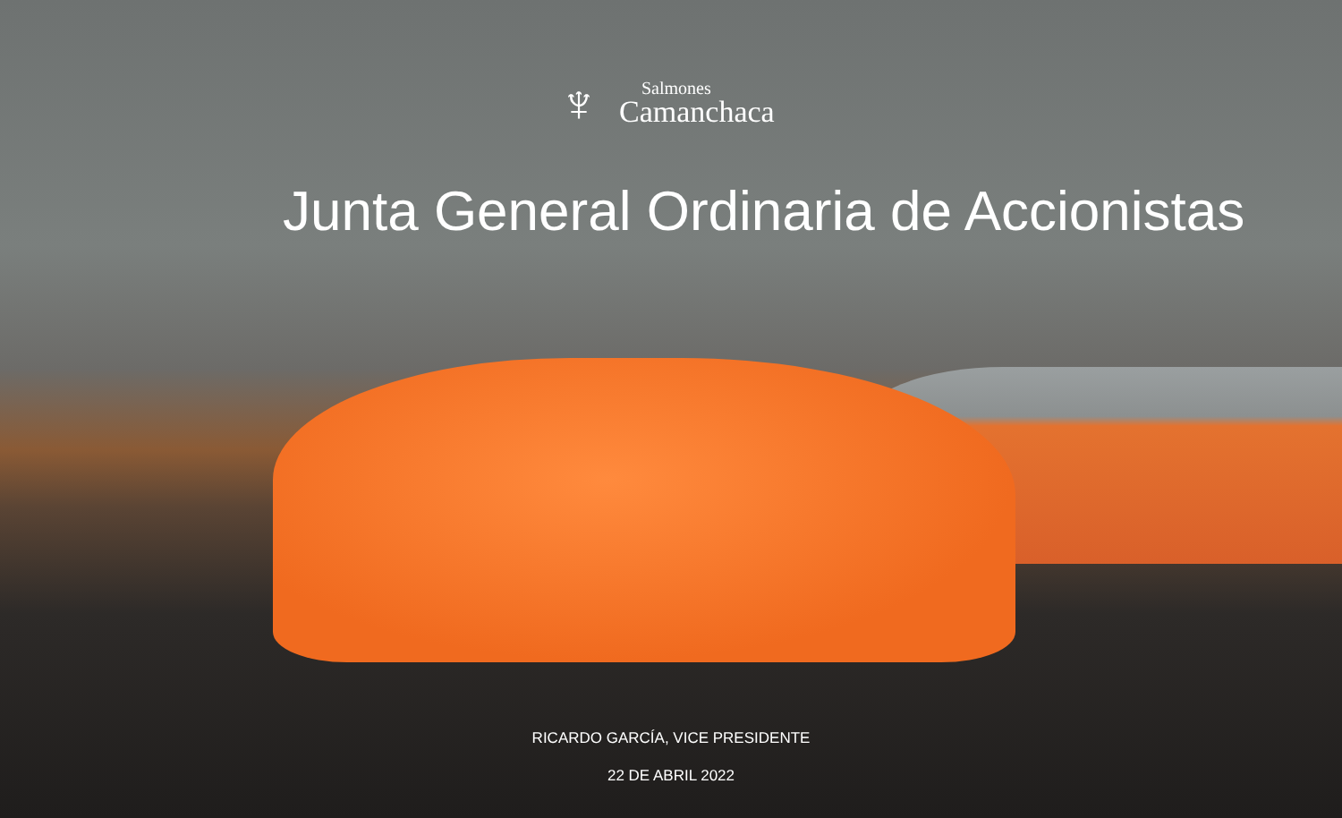♆
Salmones
Camanchaca
Junta General Ordinaria de Accionistas
RICARDO GARCÍA, VICE PRESIDENTE
22 DE ABRIL 2022